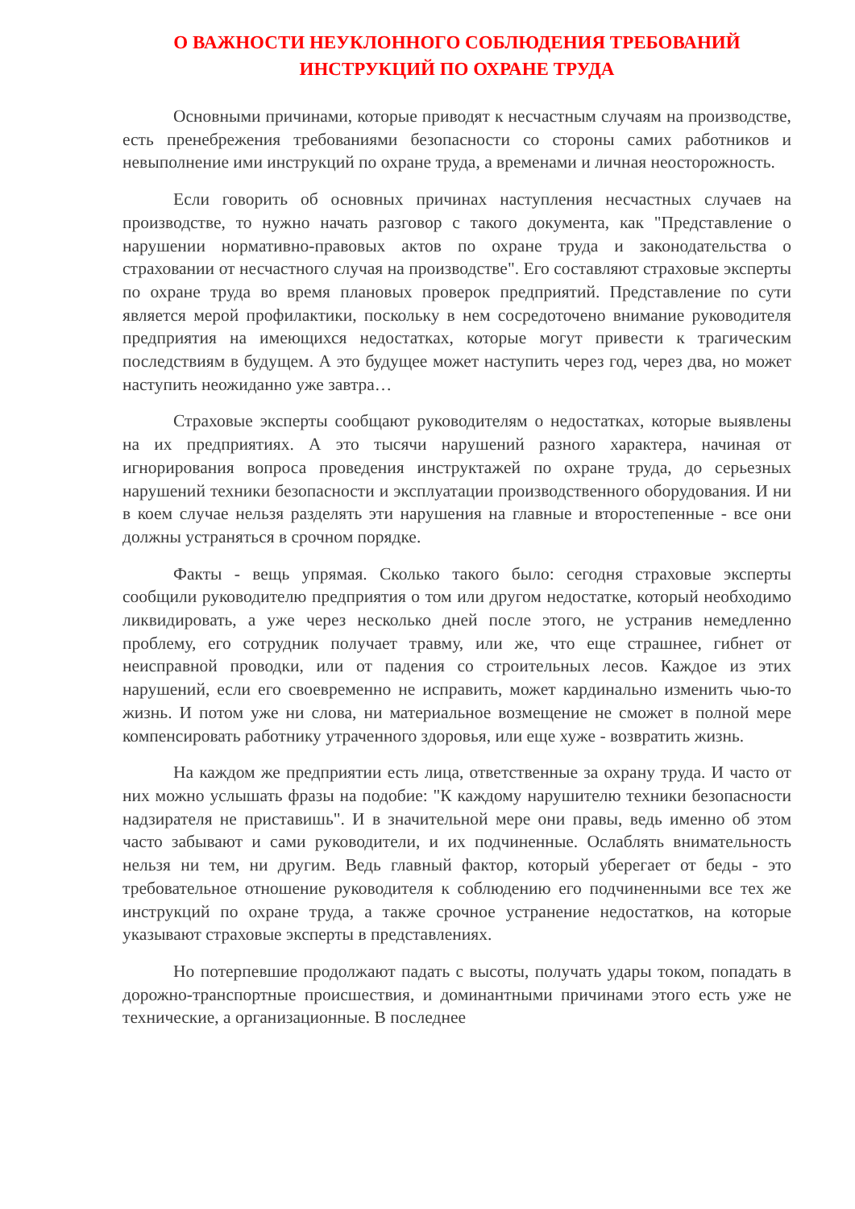О ВАЖНОСТИ НЕУКЛОННОГО СОБЛЮДЕНИЯ ТРЕБОВАНИЙ
ИНСТРУКЦИЙ ПО ОХРАНЕ ТРУДА
Основными причинами, которые приводят к несчастным случаям на производстве, есть пренебрежения требованиями безопасности со стороны самих работников и невыполнение ими инструкций по охране труда, а временами и личная неосторожность.
Если говорить об основных причинах наступления несчастных случаев на производстве, то нужно начать разговор с такого документа, как "Представление о нарушении нормативно-правовых актов по охране труда и законодательства о страховании от несчастного случая на производстве". Его составляют страховые эксперты по охране труда во время плановых проверок предприятий. Представление по сути является мерой профилактики, поскольку в нем сосредоточено внимание руководителя предприятия на имеющихся недостатках, которые могут привести к трагическим последствиям в будущем. А это будущее может наступить через год, через два, но может наступить неожиданно уже завтра…
Страховые эксперты сообщают руководителям о недостатках, которые выявлены на их предприятиях. А это тысячи нарушений разного характера, начиная от игнорирования вопроса проведения инструктажей по охране труда, до серьезных нарушений техники безопасности и эксплуатации производственного оборудования. И ни в коем случае нельзя разделять эти нарушения на главные и второстепенные - все они должны устраняться в срочном порядке.
Факты - вещь упрямая. Сколько такого было: сегодня страховые эксперты сообщили руководителю предприятия о том или другом недостатке, который необходимо ликвидировать, а уже через несколько дней после этого, не устранив немедленно проблему, его сотрудник получает травму, или же, что еще страшнее, гибнет от неисправной проводки, или от падения со строительных лесов. Каждое из этих нарушений, если его своевременно не исправить, может кардинально изменить чью-то жизнь. И потом уже ни слова, ни материальное возмещение не сможет в полной мере компенсировать работнику утраченного здоровья, или еще хуже - возвратить жизнь.
На каждом же предприятии есть лица, ответственные за охрану труда. И часто от них можно услышать фразы на подобие: "К каждому нарушителю техники безопасности надзирателя не приставишь". И в значительной мере они правы, ведь именно об этом часто забывают и сами руководители, и их подчиненные. Ослаблять внимательность нельзя ни тем, ни другим. Ведь главный фактор, который уберегает от беды - это требовательное отношение руководителя к соблюдению его подчиненными все тех же инструкций по охране труда, а также срочное устранение недостатков, на которые указывают страховые эксперты в представлениях.
Но потерпевшие продолжают падать с высоты, получать удары током, попадать в дорожно-транспортные происшествия, и доминантными причинами этого есть уже не технические, а организационные. В последнее